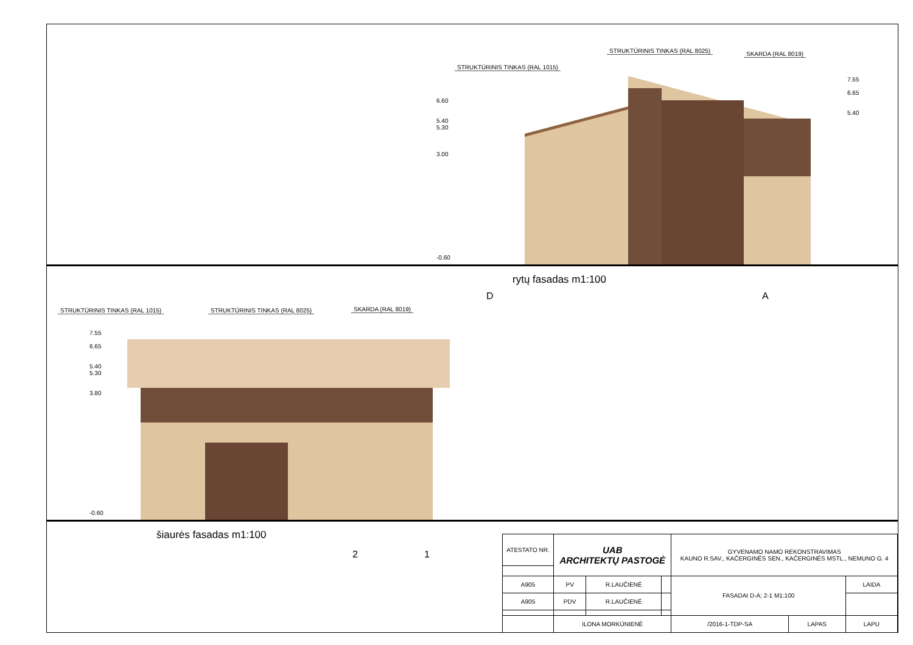STRUKTŪRINIS TINKAS (RAL 1015)
STRUKTŪRINIS TINKAS (RAL 8025) SKARDA (RAL 8019)
7.55
6.65
5.40
6.60
5.40
5.30
3.00
-0.60
rytų fasadas m1:100
D A
STRUKTŪRINIS TINKAS (RAL 1015) STRUKTŪRINIS TINKAS (RAL 8025) SKARDA (RAL 8019)
7.55
6.65
5.40
5.30
3.80
-0.60
šiaurės fasadas m1:100
2 1
| ATESTATO NR. | UAB ARCHITEKTŲ PASTOGĖ | | | GYVENAMO NAMO REKONSTRAVIMAS KAUNO R.SAV., KAČERGINĖS SEN., KAČERGINĖS MSTL., NEMUNO G. 4 | | |
| A905 | PV | R.LAUČIENĖ | | FASADAI D-A; 2-1 M1:100 | | LAIDA |
| A905 | PDV | R.LAUČIENĖ | | | | |
| | ILONA MORKŪNIENĖ | | | /2016-1-TDP-SA | LAPAS | LAPU |